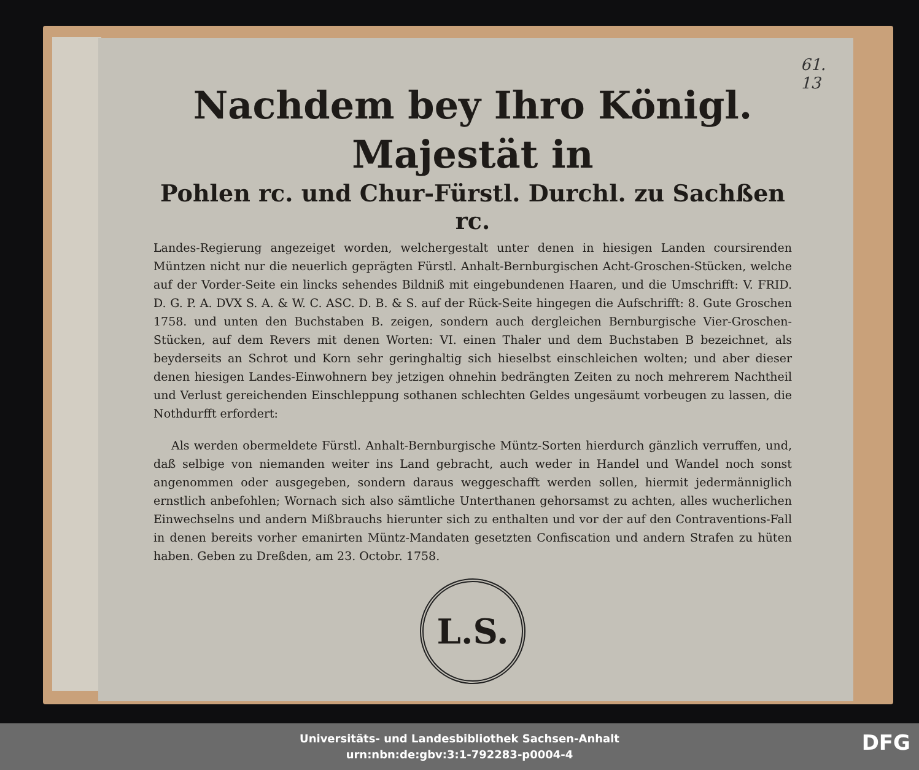61.
13
Nachdem bey Ihro Königl. Majestät in
Pohlen rc. und Chur-Fürstl. Durchl. zu Sachßen rc.
Landes-Regierung angezeiget worden, welchergestalt unter denen in hiesigen Landen coursirenden Müntzen nicht nur die neuerlich geprägten Fürstl. Anhalt-Bernburgischen Acht-Groschen-Stücken, welche auf der Vorder-Seite ein lincks sehendes Bildniß mit eingebundenen Haaren, und die Umschrifft: V. FRID. D. G. P. A. DVX S. A. & W. C. ASC. D. B. & S. auf der Rück-Seite hingegen die Aufschrifft: 8. Gute Groschen 1758. und unten den Buchstaben B. zeigen, sondern auch dergleichen Bernburgische Vier-Groschen-Stücken, auf dem Revers mit denen Worten: VI. einen Thaler und dem Buchstaben B bezeichnet, als beyderseits an Schrot und Korn sehr geringhaltig sich hieselbst einschleichen wolten; und aber dieser denen hiesigen Landes-Einwohnern bey jetzigen ohnehin bedrängten Zeiten zu noch mehrerem Nachtheil und Verlust gereichenden Einschleppung sothanen schlechten Geldes ungesäumt vorbeugen zu lassen, die Nothdurfft erfordert:
Als werden obermeldete Fürstl. Anhalt-Bernburgische Müntz-Sorten hierdurch gänzlich verruffen, und, daß selbige von niemanden weiter ins Land gebracht, auch weder in Handel und Wandel noch sonst angenommen oder ausgegeben, sondern daraus weggeschafft werden sollen, hiermit jedermänniglich ernstlich anbefohlen; Wornach sich also sämtliche Unterthanen gehorsamst zu achten, alles wucherlichen Einwechselns und andern Mißbrauchs hierunter sich zu enthalten und vor der auf den Contraventions-Fall in denen bereits vorher emanirten Müntz-Mandaten gesetzten Confiscation und andern Strafen zu hüten haben. Geben zu Dreßden, am 23. Octobr. 1758.
L.S.
Universitäts- und Landesbibliothek Sachsen-Anhalt
urn:nbn:de:gbv:3:1-792283-p0004-4
DFG